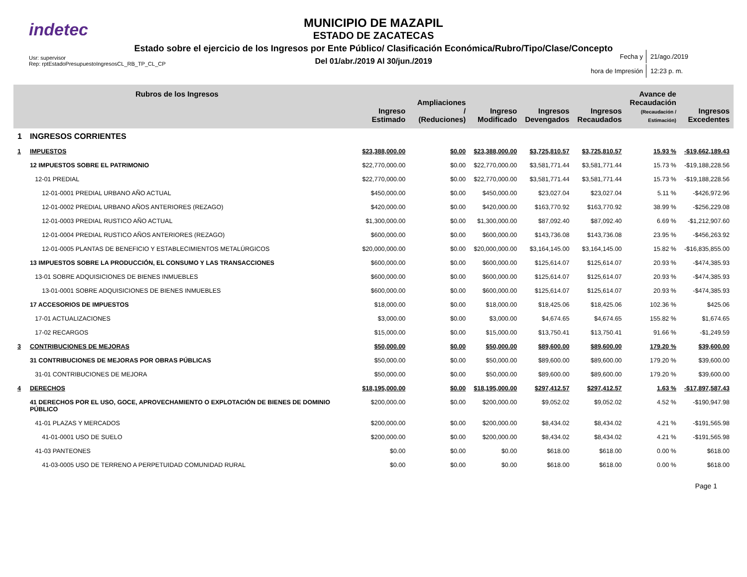indetec
MUNICIPIO DE MAZAPIL
ESTADO DE ZACATECAS
Estado sobre el ejercicio de los Ingresos por Ente Público/ Clasificación Económica/Rubro/Tipo/Clase/Concepto
Del 01/abr./2019 Al 30/jun./2019
Usr: supervisor
Rep: rptEstadoPresupuestoIngresosCL_RB_TP_CL_CP
| Fecha y | 21/ago./2019 |
| hora de Impresión | 12:23 p. m. |
| Rubros de los Ingresos | | Ingreso Estimado | Ampliaciones / (Reduciones) | Ingreso Modificado | Ingresos Devengados | Ingresos Recaudados | Avance de Recaudación (Recaudación / Estimación) | Ingresos Excedentes |
| --- | --- | --- | --- | --- | --- | --- | --- | --- |
| 1 | INGRESOS CORRIENTES | | | | | | | |
| 1 | IMPUESTOS | $23,388,000.00 | $0.00 | $23,388,000.00 | $3,725,810.57 | $3,725,810.57 | 15.93 % | -$19,662,189.43 |
| | 12 IMPUESTOS SOBRE EL PATRIMONIO | $22,770,000.00 | $0.00 | $22,770,000.00 | $3,581,771.44 | $3,581,771.44 | 15.73 % | -$19,188,228.56 |
| | 12-01 PREDIAL | $22,770,000.00 | $0.00 | $22,770,000.00 | $3,581,771.44 | $3,581,771.44 | 15.73 % | -$19,188,228.56 |
| | 12-01-0001 PREDIAL URBANO AÑO ACTUAL | $450,000.00 | $0.00 | $450,000.00 | $23,027.04 | $23,027.04 | 5.11 % | -$426,972.96 |
| | 12-01-0002 PREDIAL URBANO AÑOS ANTERIORES (REZAGO) | $420,000.00 | $0.00 | $420,000.00 | $163,770.92 | $163,770.92 | 38.99 % | -$256,229.08 |
| | 12-01-0003 PREDIAL RUSTICO AÑO ACTUAL | $1,300,000.00 | $0.00 | $1,300,000.00 | $87,092.40 | $87,092.40 | 6.69 % | -$1,212,907.60 |
| | 12-01-0004 PREDIAL RUSTICO AÑOS ANTERIORES (REZAGO) | $600,000.00 | $0.00 | $600,000.00 | $143,736.08 | $143,736.08 | 23.95 % | -$456,263.92 |
| | 12-01-0005 PLANTAS DE BENEFICIO Y ESTABLECIMIENTOS METALÚRGICOS | $20,000,000.00 | $0.00 | $20,000,000.00 | $3,164,145.00 | $3,164,145.00 | 15.82 % | -$16,835,855.00 |
| | 13 IMPUESTOS SOBRE LA PRODUCCIÓN, EL CONSUMO Y LAS TRANSACCIONES | $600,000.00 | $0.00 | $600,000.00 | $125,614.07 | $125,614.07 | 20.93 % | -$474,385.93 |
| | 13-01 SOBRE ADQUISICIONES DE BIENES INMUEBLES | $600,000.00 | $0.00 | $600,000.00 | $125,614.07 | $125,614.07 | 20.93 % | -$474,385.93 |
| | 13-01-0001 SOBRE ADQUISICIONES DE BIENES INMUEBLES | $600,000.00 | $0.00 | $600,000.00 | $125,614.07 | $125,614.07 | 20.93 % | -$474,385.93 |
| | 17 ACCESORIOS DE IMPUESTOS | $18,000.00 | $0.00 | $18,000.00 | $18,425.06 | $18,425.06 | 102.36 % | $425.06 |
| | 17-01 ACTUALIZACIONES | $3,000.00 | $0.00 | $3,000.00 | $4,674.65 | $4,674.65 | 155.82 % | $1,674.65 |
| | 17-02 RECARGOS | $15,000.00 | $0.00 | $15,000.00 | $13,750.41 | $13,750.41 | 91.66 % | -$1,249.59 |
| 3 | CONTRIBUCIONES DE MEJORAS | $50,000.00 | $0.00 | $50,000.00 | $89,600.00 | $89,600.00 | 179.20 % | $39,600.00 |
| | 31 CONTRIBUCIONES DE MEJORAS POR OBRAS PÚBLICAS | $50,000.00 | $0.00 | $50,000.00 | $89,600.00 | $89,600.00 | 179.20 % | $39,600.00 |
| | 31-01 CONTRIBUCIONES DE MEJORA | $50,000.00 | $0.00 | $50,000.00 | $89,600.00 | $89,600.00 | 179.20 % | $39,600.00 |
| 4 | DERECHOS | $18,195,000.00 | $0.00 | $18,195,000.00 | $297,412.57 | $297,412.57 | 1.63 % | -$17,897,587.43 |
| | 41 DERECHOS POR EL USO, GOCE, APROVECHAMIENTO O EXPLOTACIÓN DE BIENES DE DOMINIO PÚBLICO | $200,000.00 | $0.00 | $200,000.00 | $9,052.02 | $9,052.02 | 4.52 % | -$190,947.98 |
| | 41-01 PLAZAS Y MERCADOS | $200,000.00 | $0.00 | $200,000.00 | $8,434.02 | $8,434.02 | 4.21 % | -$191,565.98 |
| | 41-01-0001 USO DE SUELO | $200,000.00 | $0.00 | $200,000.00 | $8,434.02 | $8,434.02 | 4.21 % | -$191,565.98 |
| | 41-03 PANTEONES | $0.00 | $0.00 | $0.00 | $618.00 | $618.00 | 0.00 % | $618.00 |
| | 41-03-0005 USO DE TERRENO A PERPETUIDAD COMUNIDAD RURAL | $0.00 | $0.00 | $0.00 | $618.00 | $618.00 | 0.00 % | $618.00 |
Page 1